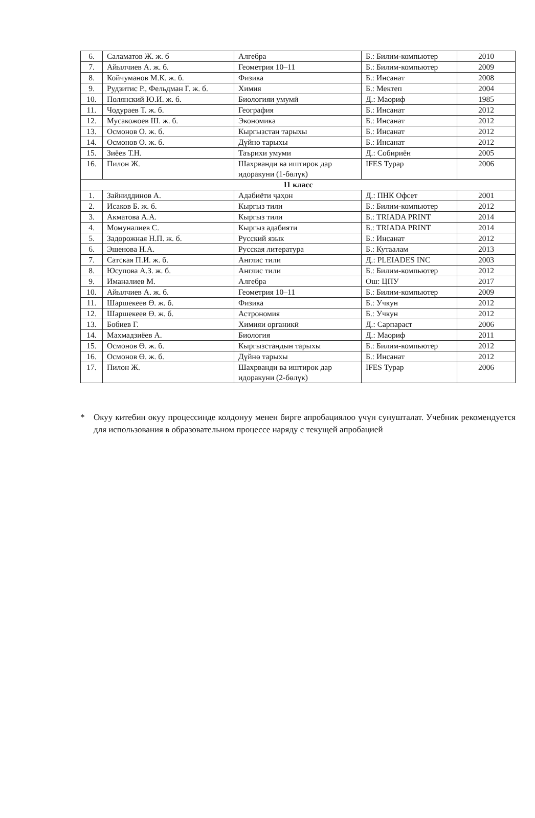| 6. | Саламатов Ж. ж. б | Алгебра | Б.: Билим-компьютер | 2010 |
| 7. | Айылчиев А. ж. б. | Геометрия 10–11 | Б.: Билим-компьютер | 2009 |
| 8. | Койчуманов М.К. ж. б. | Физика | Б.: Инсанат | 2008 |
| 9. | Рудзитис Р., Фельдман Г. ж. б. | Химия | Б.: Мектеп | 2004 |
| 10. | Полянский Ю.И. ж. б. | Биологияи умумӣ | Д.: Маориф | 1985 |
| 11. | Чодураев Т. ж. б. | География | Б.: Инсанат | 2012 |
| 12. | Мусакожоев Ш. ж. б. | Экономика | Б.: Инсанат | 2012 |
| 13. | Осмонов О. ж. б. | Кыргызстан тарыхы | Б.: Инсанат | 2012 |
| 14. | Осмонов Ө. ж. б. | Дүйнө тарыхы | Б.: Инсанат | 2012 |
| 15. | Зиёев Т.Н. | Таърихи умуми | Д.: Собириён | 2005 |
| 16. | Пилон Ж. | Шахрванди ва иштирок дар идоракуни (1-бөлүк) | IFES Турар | 2006 |
| 11 класс | | | | |
| 1. | Зайниддинов А. | Адабиёти ҷаҳон | Д.: ПНК Офсет | 2001 |
| 2. | Исаков Б. ж. б. | Кыргыз тили | Б.: Билим-компьютер | 2012 |
| 3. | Акматова А.А. | Кыргыз тили | Б.: TRIADA PRINT | 2014 |
| 4. | Момуналиев С. | Кыргыз адабияти | Б.: TRIADA PRINT | 2014 |
| 5. | Задорожная Н.П. ж. б. | Русский язык | Б.: Инсанат | 2012 |
| 6. | Эшенова Н.А. | Русская литература | Б.: Кутаалам | 2013 |
| 7. | Сатская П.И. ж. б. | Англис тили | Д.: PLEIADES INC | 2003 |
| 8. | Юсупова А.З. ж. б. | Англис тили | Б.: Билим-компьютер | 2012 |
| 9. | Иманалиев М. | Алгебра | Ош: ЦПУ | 2017 |
| 10. | Айылчиев А. ж. б. | Геометрия 10–11 | Б.: Билим-компьютер | 2009 |
| 11. | Шаршекеев Ө. ж. б. | Физика | Б.: Учкун | 2012 |
| 12. | Шаршекеев Ө. ж. б. | Астрономия | Б.: Учкун | 2012 |
| 13. | Бобиев Г. | Химияи органикӣ | Д.: Сарпараст | 2006 |
| 14. | Махмадзиёев А. | Биология | Д.: Маориф | 2011 |
| 15. | Осмонов Ө. ж. б. | Кыргызстандын тарыхы | Б.: Билим-компьютер | 2012 |
| 16. | Осмонов Ө. ж. б. | Дүйнө тарыхы | Б.: Инсанат | 2012 |
| 17. | Пилон Ж. | Шахрванди ва иштирок дар идоракуни (2-бөлүк) | IFES Турар | 2006 |
* Окуу китебин окуу процессинде колдонуу менен бирге апробациялоо үчүн сунушталат. Учебник рекомендуется для использования в образовательном процессе наряду с текущей апробацией